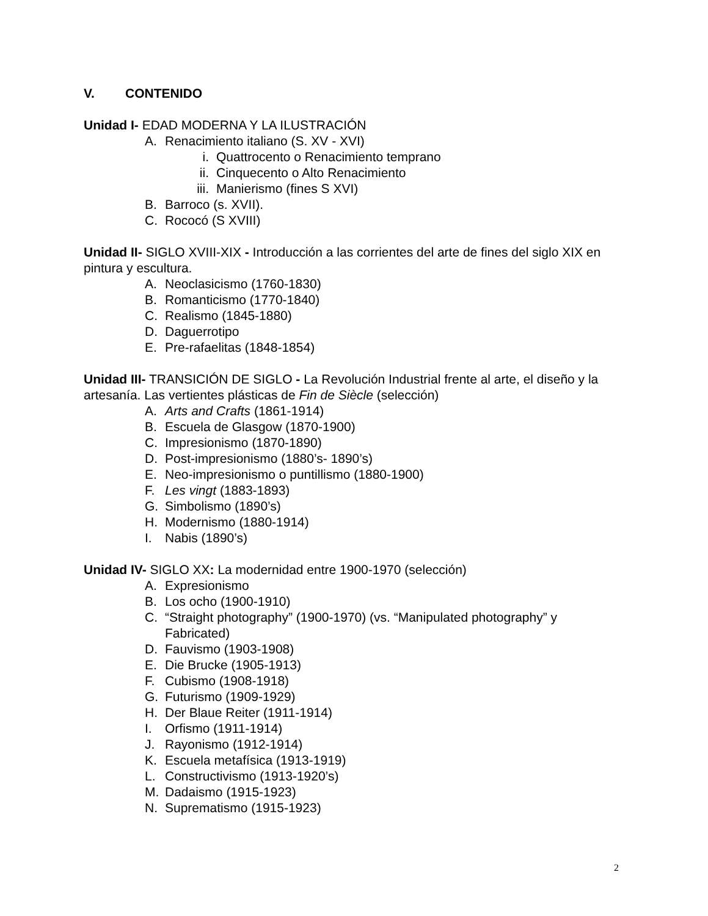V. CONTENIDO
Unidad I- EDAD MODERNA Y LA ILUSTRACIÓN
A. Renacimiento italiano (S. XV - XVI)
i. Quattrocento o Renacimiento temprano
ii. Cinquecento o Alto Renacimiento
iii. Manierismo (fines S XVI)
B. Barroco (s. XVII).
C. Rococó (S XVIII)
Unidad II- SIGLO XVIII-XIX - Introducción a las corrientes del arte de fines del siglo XIX en pintura y escultura.
A. Neoclasicismo (1760-1830)
B. Romanticismo (1770-1840)
C. Realismo (1845-1880)
D. Daguerrotipo
E. Pre-rafaelitas (1848-1854)
Unidad III- TRANSICIÓN DE SIGLO - La Revolución Industrial frente al arte, el diseño y la artesanía. Las vertientes plásticas de Fin de Siècle (selección)
A. Arts and Crafts (1861-1914)
B. Escuela de Glasgow (1870-1900)
C. Impresionismo (1870-1890)
D. Post-impresionismo (1880’s- 1890’s)
E. Neo-impresionismo o puntillismo (1880-1900)
F. Les vingt (1883-1893)
G. Simbolismo (1890’s)
H. Modernismo (1880-1914)
I. Nabis (1890’s)
Unidad IV- SIGLO XX: La modernidad entre 1900-1970 (selección)
A. Expresionismo
B. Los ocho (1900-1910)
C. “Straight photography” (1900-1970) (vs. “Manipulated photography” y Fabricated)
D. Fauvismo (1903-1908)
E. Die Brucke (1905-1913)
F. Cubismo (1908-1918)
G. Futurismo (1909-1929)
H. Der Blaue Reiter (1911-1914)
I. Orfismo (1911-1914)
J. Rayonismo (1912-1914)
K. Escuela metafísica (1913-1919)
L. Constructivismo (1913-1920’s)
M. Dadaismo (1915-1923)
N. Suprematismo (1915-1923)
2